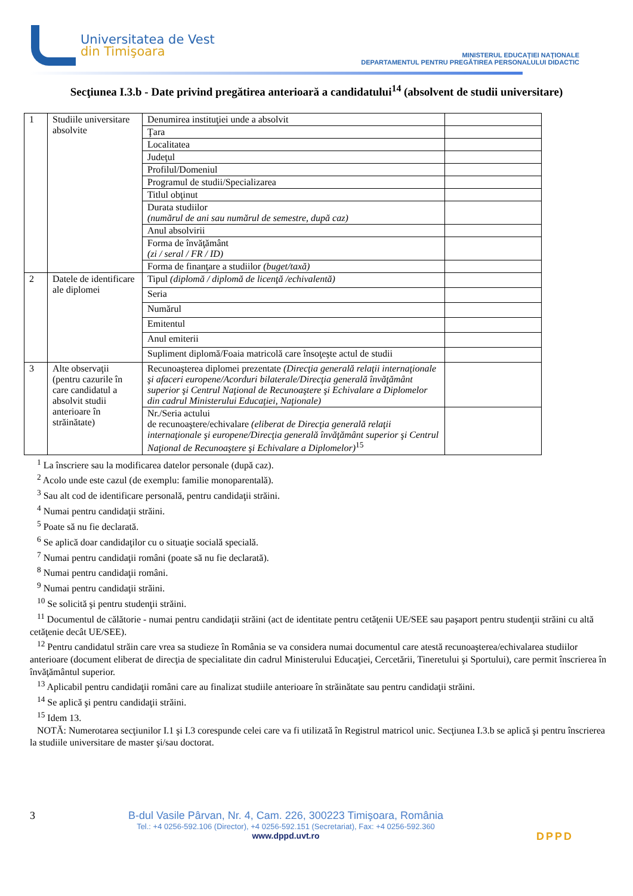Universitatea de Vest
din Timişoara
MINISTERUL EDUCAŢIEI NAŢIONALE
DEPARTAMENTUL PENTRU PREGĂTIREA PERSONALULUI DIDACTIC
Secţiunea I.3.b - Date privind pregătirea anterioară a candidatului<sup>14</sup> (absolvent de studii universitare)
| 1 | Studiile universitare absolvite | Denumirea instituţiei unde a absolvit | |
| | | Ţara | |
| | | Localitatea | |
| | | Judeţul | |
| | | Profilul/Domeniul | |
| | | Programul de studii/Specializarea | |
| | | Titlul obţinut | |
| | | Durata studiilor (numărul de ani sau numărul de semestre, după caz) | |
| | | Anul absolvirii | |
| | | Forma de învăţământ (zi / seral / FR / ID) | |
| | | Forma de finanţare a studiilor (buget/taxă) | |
| 2 | Datele de identificare ale diplomei | Tipul (diplomă / diplomă de licenţă /echivalentă) | |
| | | Seria | |
| | | Numărul | |
| | | Emitentul | |
| | | Anul emiterii | |
| | | Supliment diplomă/Foaia matricolă care însoţeşte actul de studii | |
| 3 | Alte observaţii (pentru cazurile în care candidatul a absolvit studii anterioare în străinătate) | Recunoaşterea diplomei prezentate (Direcţia generală relaţii internaţionale şi afaceri europene/Acorduri bilaterale/Direcţia generală învăţământ superior şi Centrul Naţional de Recunoaştere şi Echivalare a Diplomelor din cadrul Ministerului Educaţiei, Naţionale) | |
| | | Nr./Seria actului de recunoaştere/echivalare (eliberat de Direcţia generală relaţii internaţionale şi europene/Direcţia generală învăţământ superior şi Centrul Naţional de Recunoaştere şi Echivalare a Diplomelor)<sup>15</sup> | |
<sup>1</sup> La înscriere sau la modificarea datelor personale (după caz).
<sup>2</sup> Acolo unde este cazul (de exemplu: familie monoparentală).
<sup>3</sup> Sau alt cod de identificare personală, pentru candidaţii străini.
<sup>4</sup> Numai pentru candidaţii străini.
<sup>5</sup> Poate să nu fie declarată.
<sup>6</sup> Se aplică doar candidaţilor cu o situaţie socială specială.
<sup>7</sup> Numai pentru candidaţii români (poate să nu fie declarată).
<sup>8</sup> Numai pentru candidaţii români.
<sup>9</sup> Numai pentru candidaţii străini.
<sup>10</sup> Se solicită şi pentru studenţii străini.
<sup>11</sup> Documentul de călătorie - numai pentru candidaţii străini (act de identitate pentru cetăţenii UE/SEE sau paşaport pentru studenţii străini cu altă cetăţenie decât UE/SEE).
<sup>12</sup> Pentru candidatul străin care vrea sa studieze în România se va considera numai documentul care atestă recunoaşterea/echivalarea studiilor anterioare (document eliberat de direcţia de specialitate din cadrul Ministerului Educaţiei, Cercetării, Tineretului şi Sportului), care permit înscrierea în învăţământul superior.
<sup>13</sup> Aplicabil pentru candidaţii români care au finalizat studiile anterioare în străinătate sau pentru candidaţii străini.
<sup>14</sup> Se aplică şi pentru candidaţii străini.
<sup>15</sup> Idem 13.
NOTĂ: Numerotarea secţiunilor I.1 şi I.3 corespunde celei care va fi utilizată în Registrul matricol unic. Secţiunea I.3.b se aplică şi pentru înscrierea la studiile universitare de master şi/sau doctorat.
3 B-dul Vasile Pârvan, Nr. 4, Cam. 226, 300223 Timişoara, România
Tel.: +4 0256-592.106 (Director), +4 0256-592.151 (Secretariat), Fax: +4 0256-592.360
www.dppd.uvt.ro
DPPD